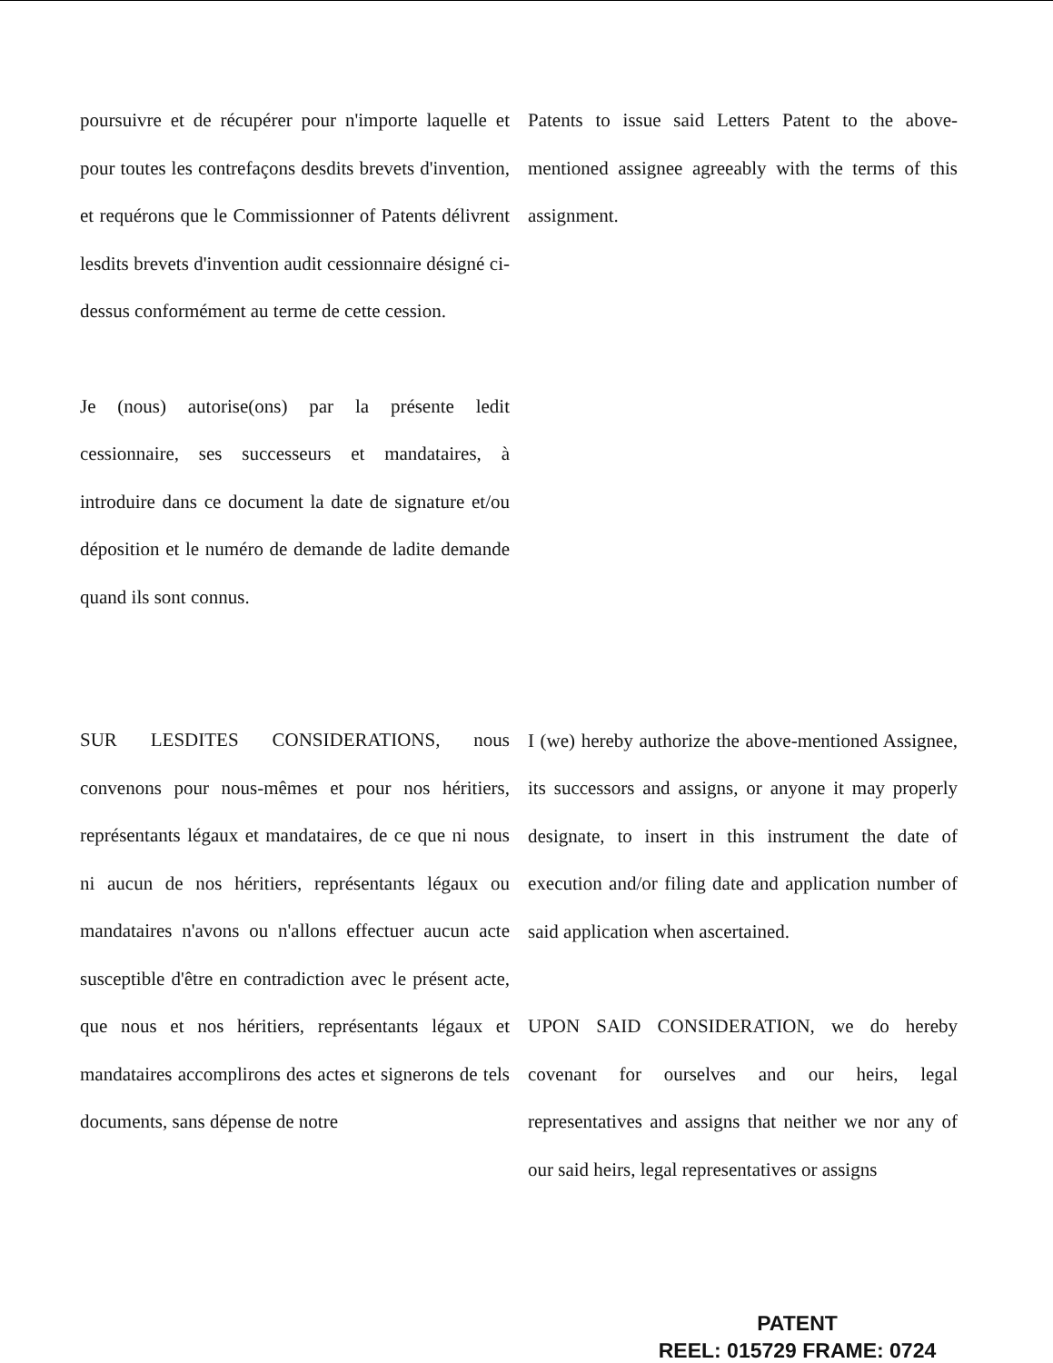poursuivre et de récupérer pour n'importe laquelle et pour toutes les contrefaçons desdits brevets d'invention, et requérons que le Commissionner of Patents délivrent lesdits brevets d'invention audit cessionnaire désigné ci-dessus conformément au terme de cette cession.
Je (nous) autorise(ons) par la présente ledit cessionnaire, ses successeurs et mandataires, à introduire dans ce document la date de signature et/ou déposition et le numéro de demande de ladite demande quand ils sont connus.
SUR LESDITES CONSIDERATIONS, nous convenons pour nous-mêmes et pour nos héritiers, représentants légaux et mandataires, de ce que ni nous ni aucun de nos héritiers, représentants légaux ou mandataires n'avons ou n'allons effectuer aucun acte susceptible d'être en contradiction avec le présent acte, que nous et nos héritiers, représentants légaux et mandataires accomplirons des actes et signerons de tels documents, sans dépense de notre
Patents to issue said Letters Patent to the above-mentioned assignee agreeably with the terms of this assignment.
I (we) hereby authorize the above-mentioned Assignee, its successors and assigns, or anyone it may properly designate, to insert in this instrument the date of execution and/or filing date and application number of said application when ascertained.
UPON SAID CONSIDERATION, we do hereby covenant for ourselves and our heirs, legal representatives and assigns that neither we nor any of our said heirs, legal representatives or assigns
PATENT
REEL: 015729 FRAME: 0724